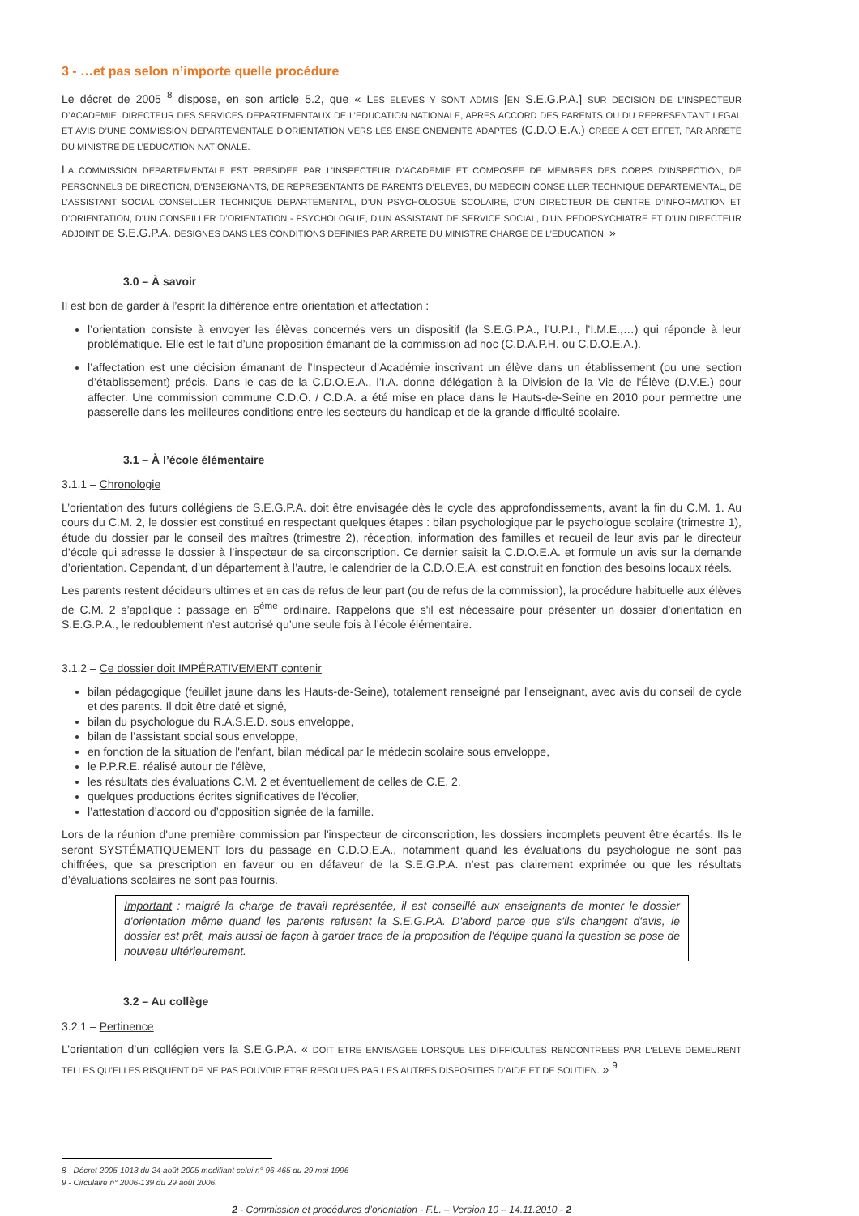3 - …et pas selon n’importe quelle procédure
Le décret de 2005 <sup>8</sup> dispose, en son article 5.2, que « LES ELEVES Y SONT ADMIS [EN S.E.G.P.A.] SUR DECISION DE L’INSPECTEUR D’ACADEMIE, DIRECTEUR DES SERVICES DEPARTEMENTAUX DE L’EDUCATION NATIONALE, APRES ACCORD DES PARENTS OU DU REPRESENTANT LEGAL ET AVIS D’UNE COMMISSION DEPARTEMENTALE D’ORIENTATION VERS LES ENSEIGNEMENTS ADAPTES (C.D.O.E.A.) CREEE A CET EFFET, PAR ARRETE DU MINISTRE DE L’EDUCATION NATIONALE.
LA COMMISSION DEPARTEMENTALE EST PRESIDEE PAR L’INSPECTEUR D’ACADEMIE ET COMPOSEE DE MEMBRES DES CORPS D’INSPECTION, DE PERSONNELS DE DIRECTION, D’ENSEIGNANTS, DE REPRESENTANTS DE PARENTS D’ELEVES, DU MEDECIN CONSEILLER TECHNIQUE DEPARTEMENTAL, DE L’ASSISTANT SOCIAL CONSEILLER TECHNIQUE DEPARTEMENTAL, D’UN PSYCHOLOGUE SCOLAIRE, D’UN DIRECTEUR DE CENTRE D’INFORMATION ET D’ORIENTATION, D’UN CONSEILLER D’ORIENTATION - PSYCHOLOGUE, D’UN ASSISTANT DE SERVICE SOCIAL, D’UN PEDOPSYCHIATRE ET D’UN DIRECTEUR ADJOINT DE S.E.G.P.A. DESIGNES DANS LES CONDITIONS DEFINIES PAR ARRETE DU MINISTRE CHARGE DE L’EDUCATION. »
3.0 – À savoir
Il est bon de garder à l’esprit la différence entre orientation et affectation :
l’orientation consiste à envoyer les élèves concernés vers un dispositif (la S.E.G.P.A., l’U.P.I., l’I.M.E.,…) qui réponde à leur problématique. Elle est le fait d’une proposition émanant de la commission ad hoc (C.D.A.P.H. ou C.D.O.E.A.).
l’affectation est une décision émanant de l’Inspecteur d’Académie inscrivant un élève dans un établissement (ou une section d’établissement) précis. Dans le cas de la C.D.O.E.A., l’I.A. donne délégation à la Division de la Vie de l'Élève (D.V.E.) pour affecter. Une commission commune C.D.O. / C.D.A. a été mise en place dans le Hauts-de-Seine en 2010 pour permettre une passerelle dans les meilleures conditions entre les secteurs du handicap et de la grande difficulté scolaire.
3.1 – À l’école élémentaire
3.1.1 – Chronologie
L’orientation des futurs collégiens de S.E.G.P.A. doit être envisagée dès le cycle des approfondissements, avant la fin du C.M. 1. Au cours du C.M. 2, le dossier est constitué en respectant quelques étapes : bilan psychologique par le psychologue scolaire (trimestre 1), étude du dossier par le conseil des maîtres (trimestre 2), réception, information des familles et recueil de leur avis par le directeur d’école qui adresse le dossier à l’inspecteur de sa circonscription. Ce dernier saisit la C.D.O.E.A. et formule un avis sur la demande d’orientation. Cependant, d’un département à l’autre, le calendrier de la C.D.O.E.A. est construit en fonction des besoins locaux réels.
Les parents restent décideurs ultimes et en cas de refus de leur part (ou de refus de la commission), la procédure habituelle aux élèves de C.M. 2 s’applique : passage en 6<sup>ème</sup> ordinaire. Rappelons que s'il est nécessaire pour présenter un dossier d'orientation en S.E.G.P.A., le redoublement n’est autorisé qu’une seule fois à l’école élémentaire.
3.1.2 – Ce dossier doit IMPÉRATIVEMENT contenir
bilan pédagogique (feuillet jaune dans les Hauts-de-Seine), totalement renseigné par l'enseignant, avec avis du conseil de cycle et des parents. Il doit être daté et signé,
bilan du psychologue du R.A.S.E.D. sous enveloppe,
bilan de l’assistant social sous enveloppe,
en fonction de la situation de l'enfant, bilan médical par le médecin scolaire sous enveloppe,
le P.P.R.E. réalisé autour de l'élève,
les résultats des évaluations C.M. 2 et éventuellement de celles de C.E. 2,
quelques productions écrites significatives de l'écolier,
l’attestation d’accord ou d’opposition signée de la famille.
Lors de la réunion d'une première commission par l'inspecteur de circonscription, les dossiers incomplets peuvent être écartés. Ils le seront SYSTÉMATIQUEMENT lors du passage en C.D.O.E.A., notamment quand les évaluations du psychologue ne sont pas chiffrées, que sa prescription en faveur ou en défaveur de la S.E.G.P.A. n’est pas clairement exprimée ou que les résultats d’évaluations scolaires ne sont pas fournis.
Important : malgré la charge de travail représentée, il est conseillé aux enseignants de monter le dossier d'orientation même quand les parents refusent la S.E.G.P.A. D'abord parce que s'ils changent d'avis, le dossier est prêt, mais aussi de façon à garder trace de la proposition de l'équipe quand la question se pose de nouveau ultérieurement.
3.2 – Au collège
3.2.1 – Pertinence
L’orientation d’un collégien vers la S.E.G.P.A. « DOIT ETRE ENVISAGEE LORSQUE LES DIFFICULTES RENCONTREES PAR L‘ELEVE DEMEURENT TELLES QU’ELLES RISQUENT DE NE PAS POUVOIR ETRE RESOLUES PAR LES AUTRES DISPOSITIFS D’AIDE ET DE SOUTIEN. » <sup>9</sup>
8 - Décret 2005-1013 du 24 août 2005 modifiant celui n° 96-465 du 29 mai 1996
9 - Circulaire n° 2006-139 du 29 août 2006.
2 - Commission et procédures d’orientation - F.L. – Version 10 – 14.11.2010 - 2